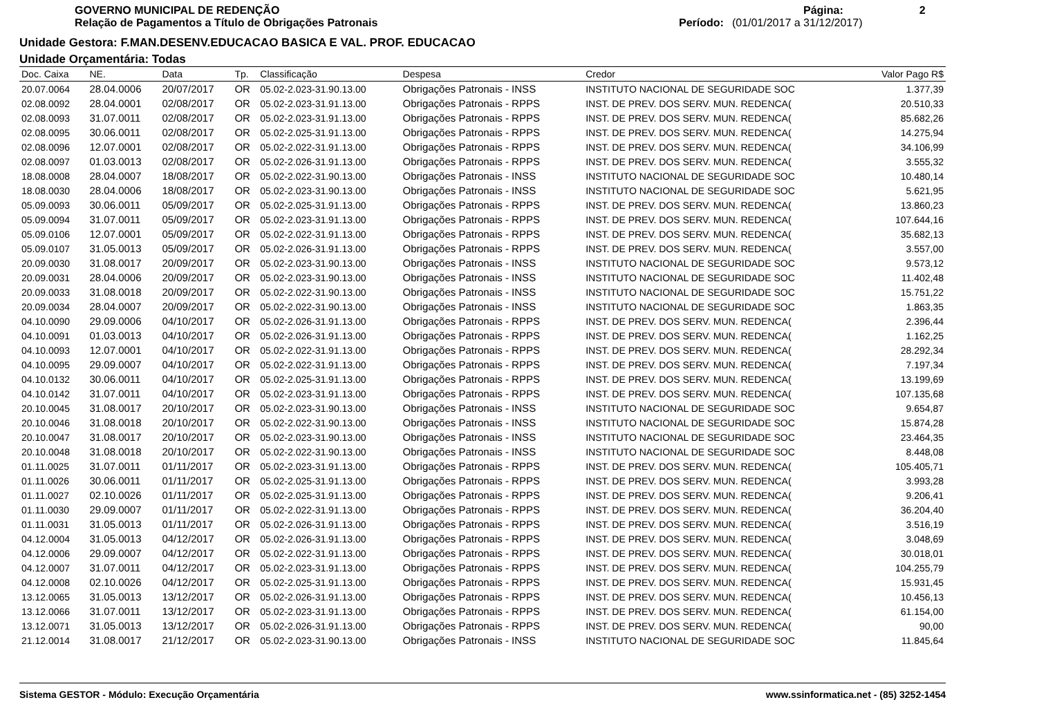GOVERNO MUNICIPAL DE REDENÇÃO
Relação de Pagamentos a Título de Obrigações Patronais
Página: 2
Período: (01/01/2017 a 31/12/2017)
Unidade Gestora: F.MAN.DESENV.EDUCACAO BASICA E VAL. PROF. EDUCACAO
Unidade Orçamentária: Todas
| Doc. Caixa | NE. | Data | Tp. | Classificação | Despesa | Credor | Valor Pago R$ |
| --- | --- | --- | --- | --- | --- | --- | --- |
| 20.07.0064 | 28.04.0006 | 20/07/2017 | OR | 05.02-2.023-31.90.13.00 | Obrigações Patronais - INSS | INSTITUTO NACIONAL DE SEGURIDADE SOC | 1.377,39 |
| 02.08.0092 | 28.04.0001 | 02/08/2017 | OR | 05.02-2.023-31.91.13.00 | Obrigações Patronais - RPPS | INST. DE PREV. DOS SERV. MUN. REDENCA( | 20.510,33 |
| 02.08.0093 | 31.07.0011 | 02/08/2017 | OR | 05.02-2.023-31.91.13.00 | Obrigações Patronais - RPPS | INST. DE PREV. DOS SERV. MUN. REDENCA( | 85.682,26 |
| 02.08.0095 | 30.06.0011 | 02/08/2017 | OR | 05.02-2.025-31.91.13.00 | Obrigações Patronais - RPPS | INST. DE PREV. DOS SERV. MUN. REDENCA( | 14.275,94 |
| 02.08.0096 | 12.07.0001 | 02/08/2017 | OR | 05.02-2.022-31.91.13.00 | Obrigações Patronais - RPPS | INST. DE PREV. DOS SERV. MUN. REDENCA( | 34.106,99 |
| 02.08.0097 | 01.03.0013 | 02/08/2017 | OR | 05.02-2.026-31.91.13.00 | Obrigações Patronais - RPPS | INST. DE PREV. DOS SERV. MUN. REDENCA( | 3.555,32 |
| 18.08.0008 | 28.04.0007 | 18/08/2017 | OR | 05.02-2.022-31.90.13.00 | Obrigações Patronais - INSS | INSTITUTO NACIONAL DE SEGURIDADE SOC | 10.480,14 |
| 18.08.0030 | 28.04.0006 | 18/08/2017 | OR | 05.02-2.023-31.90.13.00 | Obrigações Patronais - INSS | INSTITUTO NACIONAL DE SEGURIDADE SOC | 5.621,95 |
| 05.09.0093 | 30.06.0011 | 05/09/2017 | OR | 05.02-2.025-31.91.13.00 | Obrigações Patronais - RPPS | INST. DE PREV. DOS SERV. MUN. REDENCA( | 13.860,23 |
| 05.09.0094 | 31.07.0011 | 05/09/2017 | OR | 05.02-2.023-31.91.13.00 | Obrigações Patronais - RPPS | INST. DE PREV. DOS SERV. MUN. REDENCA( | 107.644,16 |
| 05.09.0106 | 12.07.0001 | 05/09/2017 | OR | 05.02-2.022-31.91.13.00 | Obrigações Patronais - RPPS | INST. DE PREV. DOS SERV. MUN. REDENCA( | 35.682,13 |
| 05.09.0107 | 31.05.0013 | 05/09/2017 | OR | 05.02-2.026-31.91.13.00 | Obrigações Patronais - RPPS | INST. DE PREV. DOS SERV. MUN. REDENCA( | 3.557,00 |
| 20.09.0030 | 31.08.0017 | 20/09/2017 | OR | 05.02-2.023-31.90.13.00 | Obrigações Patronais - INSS | INSTITUTO NACIONAL DE SEGURIDADE SOC | 9.573,12 |
| 20.09.0031 | 28.04.0006 | 20/09/2017 | OR | 05.02-2.023-31.90.13.00 | Obrigações Patronais - INSS | INSTITUTO NACIONAL DE SEGURIDADE SOC | 11.402,48 |
| 20.09.0033 | 31.08.0018 | 20/09/2017 | OR | 05.02-2.022-31.90.13.00 | Obrigações Patronais - INSS | INSTITUTO NACIONAL DE SEGURIDADE SOC | 15.751,22 |
| 20.09.0034 | 28.04.0007 | 20/09/2017 | OR | 05.02-2.022-31.90.13.00 | Obrigações Patronais - INSS | INSTITUTO NACIONAL DE SEGURIDADE SOC | 1.863,35 |
| 04.10.0090 | 29.09.0006 | 04/10/2017 | OR | 05.02-2.026-31.91.13.00 | Obrigações Patronais - RPPS | INST. DE PREV. DOS SERV. MUN. REDENCA( | 2.396,44 |
| 04.10.0091 | 01.03.0013 | 04/10/2017 | OR | 05.02-2.026-31.91.13.00 | Obrigações Patronais - RPPS | INST. DE PREV. DOS SERV. MUN. REDENCA( | 1.162,25 |
| 04.10.0093 | 12.07.0001 | 04/10/2017 | OR | 05.02-2.022-31.91.13.00 | Obrigações Patronais - RPPS | INST. DE PREV. DOS SERV. MUN. REDENCA( | 28.292,34 |
| 04.10.0095 | 29.09.0007 | 04/10/2017 | OR | 05.02-2.022-31.91.13.00 | Obrigações Patronais - RPPS | INST. DE PREV. DOS SERV. MUN. REDENCA( | 7.197,34 |
| 04.10.0132 | 30.06.0011 | 04/10/2017 | OR | 05.02-2.025-31.91.13.00 | Obrigações Patronais - RPPS | INST. DE PREV. DOS SERV. MUN. REDENCA( | 13.199,69 |
| 04.10.0142 | 31.07.0011 | 04/10/2017 | OR | 05.02-2.023-31.91.13.00 | Obrigações Patronais - RPPS | INST. DE PREV. DOS SERV. MUN. REDENCA( | 107.135,68 |
| 20.10.0045 | 31.08.0017 | 20/10/2017 | OR | 05.02-2.023-31.90.13.00 | Obrigações Patronais - INSS | INSTITUTO NACIONAL DE SEGURIDADE SOC | 9.654,87 |
| 20.10.0046 | 31.08.0018 | 20/10/2017 | OR | 05.02-2.022-31.90.13.00 | Obrigações Patronais - INSS | INSTITUTO NACIONAL DE SEGURIDADE SOC | 15.874,28 |
| 20.10.0047 | 31.08.0017 | 20/10/2017 | OR | 05.02-2.023-31.90.13.00 | Obrigações Patronais - INSS | INSTITUTO NACIONAL DE SEGURIDADE SOC | 23.464,35 |
| 20.10.0048 | 31.08.0018 | 20/10/2017 | OR | 05.02-2.022-31.90.13.00 | Obrigações Patronais - INSS | INSTITUTO NACIONAL DE SEGURIDADE SOC | 8.448,08 |
| 01.11.0025 | 31.07.0011 | 01/11/2017 | OR | 05.02-2.023-31.91.13.00 | Obrigações Patronais - RPPS | INST. DE PREV. DOS SERV. MUN. REDENCA( | 105.405,71 |
| 01.11.0026 | 30.06.0011 | 01/11/2017 | OR | 05.02-2.025-31.91.13.00 | Obrigações Patronais - RPPS | INST. DE PREV. DOS SERV. MUN. REDENCA( | 3.993,28 |
| 01.11.0027 | 02.10.0026 | 01/11/2017 | OR | 05.02-2.025-31.91.13.00 | Obrigações Patronais - RPPS | INST. DE PREV. DOS SERV. MUN. REDENCA( | 9.206,41 |
| 01.11.0030 | 29.09.0007 | 01/11/2017 | OR | 05.02-2.022-31.91.13.00 | Obrigações Patronais - RPPS | INST. DE PREV. DOS SERV. MUN. REDENCA( | 36.204,40 |
| 01.11.0031 | 31.05.0013 | 01/11/2017 | OR | 05.02-2.026-31.91.13.00 | Obrigações Patronais - RPPS | INST. DE PREV. DOS SERV. MUN. REDENCA( | 3.516,19 |
| 04.12.0004 | 31.05.0013 | 04/12/2017 | OR | 05.02-2.026-31.91.13.00 | Obrigações Patronais - RPPS | INST. DE PREV. DOS SERV. MUN. REDENCA( | 3.048,69 |
| 04.12.0006 | 29.09.0007 | 04/12/2017 | OR | 05.02-2.022-31.91.13.00 | Obrigações Patronais - RPPS | INST. DE PREV. DOS SERV. MUN. REDENCA( | 30.018,01 |
| 04.12.0007 | 31.07.0011 | 04/12/2017 | OR | 05.02-2.023-31.91.13.00 | Obrigações Patronais - RPPS | INST. DE PREV. DOS SERV. MUN. REDENCA( | 104.255,79 |
| 04.12.0008 | 02.10.0026 | 04/12/2017 | OR | 05.02-2.025-31.91.13.00 | Obrigações Patronais - RPPS | INST. DE PREV. DOS SERV. MUN. REDENCA( | 15.931,45 |
| 13.12.0065 | 31.05.0013 | 13/12/2017 | OR | 05.02-2.026-31.91.13.00 | Obrigações Patronais - RPPS | INST. DE PREV. DOS SERV. MUN. REDENCA( | 10.456,13 |
| 13.12.0066 | 31.07.0011 | 13/12/2017 | OR | 05.02-2.023-31.91.13.00 | Obrigações Patronais - RPPS | INST. DE PREV. DOS SERV. MUN. REDENCA( | 61.154,00 |
| 13.12.0071 | 31.05.0013 | 13/12/2017 | OR | 05.02-2.026-31.91.13.00 | Obrigações Patronais - RPPS | INST. DE PREV. DOS SERV. MUN. REDENCA( | 90,00 |
| 21.12.0014 | 31.08.0017 | 21/12/2017 | OR | 05.02-2.023-31.90.13.00 | Obrigações Patronais - INSS | INSTITUTO NACIONAL DE SEGURIDADE SOC | 11.845,64 |
Sistema GESTOR - Módulo: Execução Orçamentária www.ssinformatica.net - (85) 3252-1454